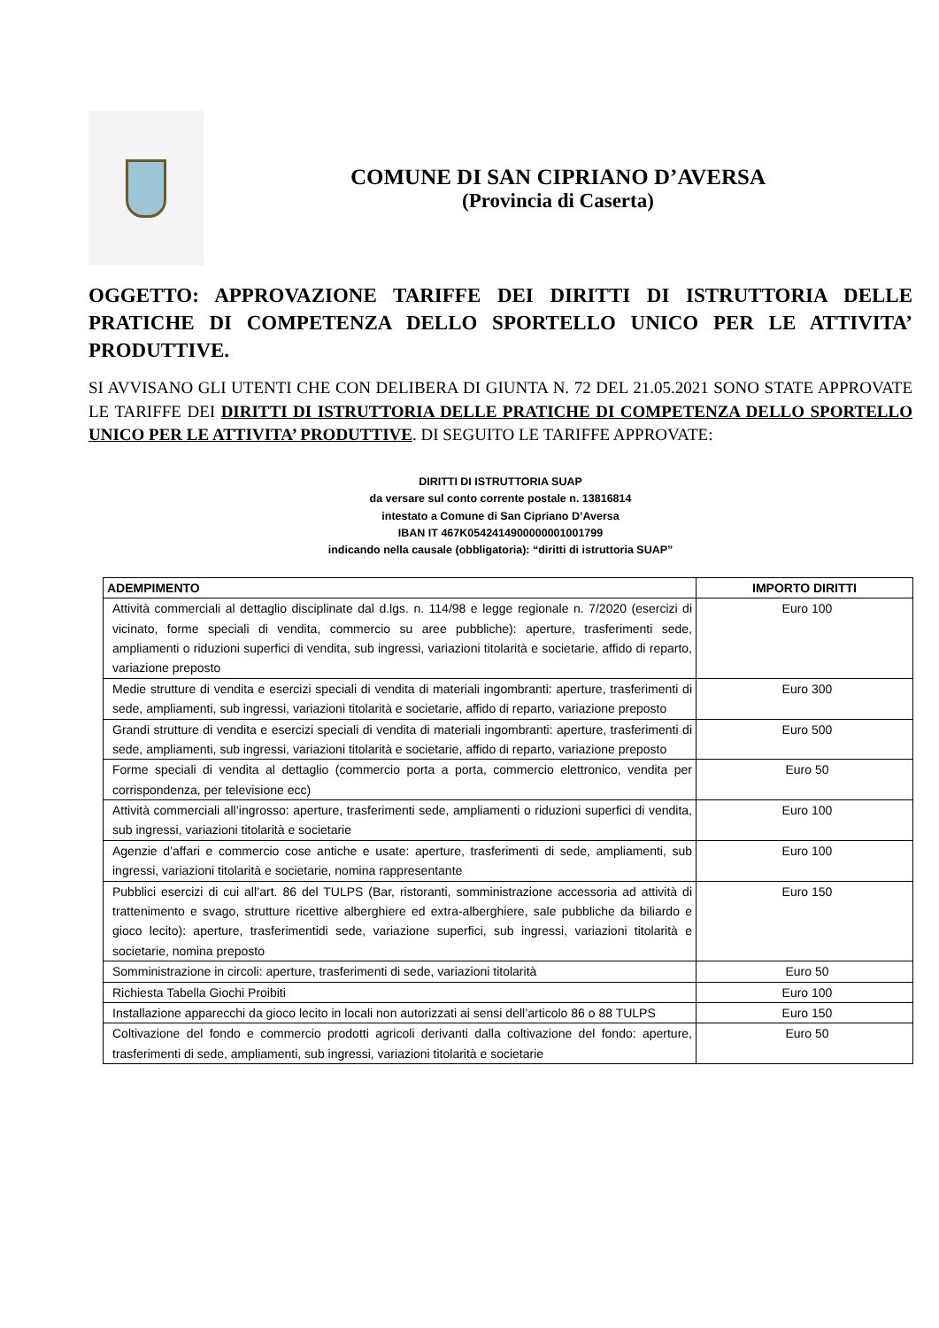COMUNE DI SAN CIPRIANO D’AVERSA
(Provincia di Caserta)
OGGETTO: APPROVAZIONE TARIFFE DEI DIRITTI DI ISTRUTTORIA DELLE PRATICHE DI COMPETENZA DELLO SPORTELLO UNICO PER LE ATTIVITA’ PRODUTTIVE.
SI AVVISANO GLI UTENTI CHE CON DELIBERA DI GIUNTA N. 72 DEL 21.05.2021 SONO STATE APPROVATE LE TARIFFE DEI DIRITTI DI ISTRUTTORIA DELLE PRATICHE DI COMPETENZA DELLO SPORTELLO UNICO PER LE ATTIVITA’ PRODUTTIVE. DI SEGUITO LE TARIFFE APPROVATE:
DIRITTI DI ISTRUTTORIA SUAP
da versare sul conto corrente postale n. 13816814
intestato a Comune di San Cipriano D’Aversa
IBAN IT 467K0542414900000001001799
indicando nella causale (obbligatoria): “diritti di istruttoria SUAP”
| ADEMPIMENTO | IMPORTO DIRITTI |
| --- | --- |
| Attività commerciali al dettaglio disciplinate dal d.lgs. n. 114/98 e legge regionale n. 7/2020 (esercizi di vicinato, forme speciali di vendita, commercio su aree pubbliche): aperture, trasferimenti sede, ampliamenti o riduzioni superfici di vendita, sub ingressi, variazioni titolarità e societarie, affido di reparto, variazione preposto | Euro 100 |
| Medie strutture di vendita e esercizi speciali di vendita di materiali ingombranti: aperture, trasferimenti di sede, ampliamenti, sub ingressi, variazioni titolarità e societarie, affido di reparto, variazione preposto | Euro 300 |
| Grandi strutture di vendita e esercizi speciali di vendita di materiali ingombranti: aperture, trasferimenti di sede, ampliamenti, sub ingressi, variazioni titolarità e societarie, affido di reparto, variazione preposto | Euro 500 |
| Forme speciali di vendita al dettaglio (commercio porta a porta, commercio elettronico, vendita per corrispondenza, per televisione ecc) | Euro 50 |
| Attività commerciali all’ingrosso: aperture, trasferimenti sede, ampliamenti o riduzioni superfici di vendita, sub ingressi, variazioni titolarità e societarie | Euro 100 |
| Agenzie d’affari e commercio cose antiche e usate: aperture, trasferimenti di sede, ampliamenti, sub ingressi, variazioni titolarità e societarie, nomina rappresentante | Euro 100 |
| Pubblici esercizi di cui all’art. 86 del TULPS (Bar, ristoranti, somministrazione accessoria ad attività di trattenimento e svago, strutture ricettive alberghiere ed extra-alberghiere, sale pubbliche da biliardo e gioco lecito): aperture, trasferimentidi sede, variazione superfici, sub ingressi, variazioni titolarità e societarie, nomina preposto | Euro 150 |
| Somministrazione in circoli: aperture, trasferimenti di sede, variazioni titolarità | Euro 50 |
| Richiesta Tabella Giochi Proibiti | Euro 100 |
| Installazione apparecchi da gioco lecito in locali non autorizzati ai sensi dell’articolo 86 o 88 TULPS | Euro 150 |
| Coltivazione del fondo e commercio prodotti agricoli derivanti dalla coltivazione del fondo: aperture, trasferimenti di sede, ampliamenti, sub ingressi, variazioni titolarità e societarie | Euro 50 |